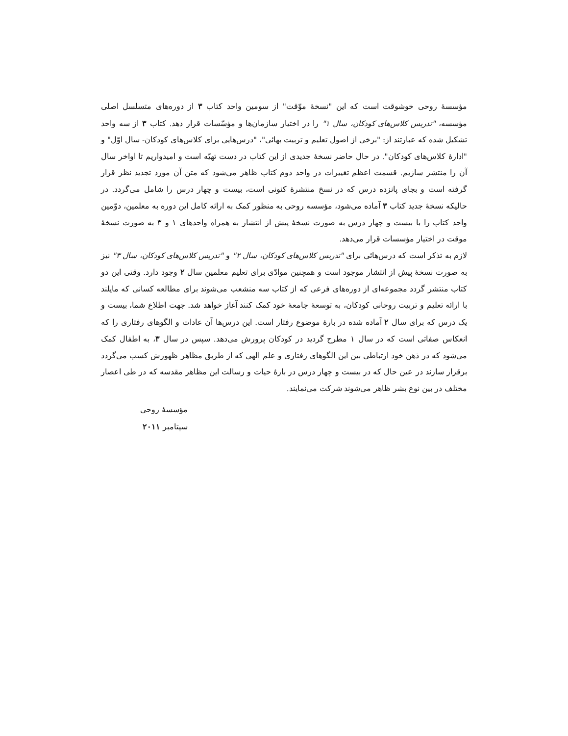مؤسسهٔ روحی خوشوقت است که این "نسخهٔ موّقت" از سومین واحد کتاب ۳ از دوره‌های متسلسل اصلی مؤسسه، "تدریس کلاس‌های کودکان، سال ۱" را در اختیار سازمان‌ها و مؤسّسات قرار دهد. کتاب ۳ از سه واحد تشکیل شده که عبارتند از: "برخی از اصول تعلیم و تربیت بهائی"، "درس‌هایی برای کلاس‌های کودکان- سال اوّل" و "ادارهٔ کلاس‌های کودکان". در حال حاضر نسخهٔ جدیدی از این کتاب در دست تهیّه است و امیدواریم تا اواخر سال آن را منتشر سازیم. قسمت اعظم تغییرات در واحد دوم کتاب ظاهر می‌شود که متن آن مورد تجدید نظر قرار گرفته است و بجای پانزده درس که در نسخ منتشرهٔ کنونی است، بیست و چهار درس را شامل می‌گردد. در حالیکه نسخهٔ جدید کتاب ۳ آماده می‌شود، مؤسسه روحی به منظور کمک به ارائه کامل این دوره به معلمین، دوّمین واحد کتاب را با بیست و چهار درس به صورت نسخهٔ پیش از انتشار به همراه واحدهای ۱ و ۳ به صورت نسخهٔ موقت در اختیار مؤسسات قرار می‌دهد.
لازم به تذکر است که درس‌هائی برای "تدریس کلاس‌های کودکان، سال ۲" و "تدریس کلاس‌های کودکان، سال ۳" نیز به صورت نسخهٔ پیش از انتشار موجود است و همچنین موادّی برای تعلیم معلمین سال ۲ وجود دارد. وقتی این دو کتاب منتشر گردد مجموعه‌ای از دوره‌های فرعی که از کتاب سه منشعب می‌شوند برای مطالعه کسانی که مایلند با ارائه تعلیم و تربیت روحانی کودکان، به توسعهٔ جامعهٔ خود کمک کنند آغاز خواهد شد. جهت اطلاع شما، بیست و یک درس که برای سال ۲ آماده شده در بارهٔ موضوع رفتار است. این درس‌ها آن عادات و الگوهای رفتاری را که انعکاس صفاتی است که در سال ۱ مطرح گردید در کودکان پرورش می‌دهد. سپس در سال ۳، به اطفال کمک می‌شود که در ذهن خود ارتباطی بین این الگوهای رفتاری و علم الهی که از طریق مظاهر ظهورش کسب می‌گردد برقرار سازند در عین حال که در بیست و چهار درس در بارهٔ حیات و رسالت این مظاهر مقدسه که در طی اعصار مختلف در بین نوع بشر ظاهر می‌شوند شرکت می‌نمایند.
مؤسسهٔ روحی
سپتامبر ۲۰۱۱